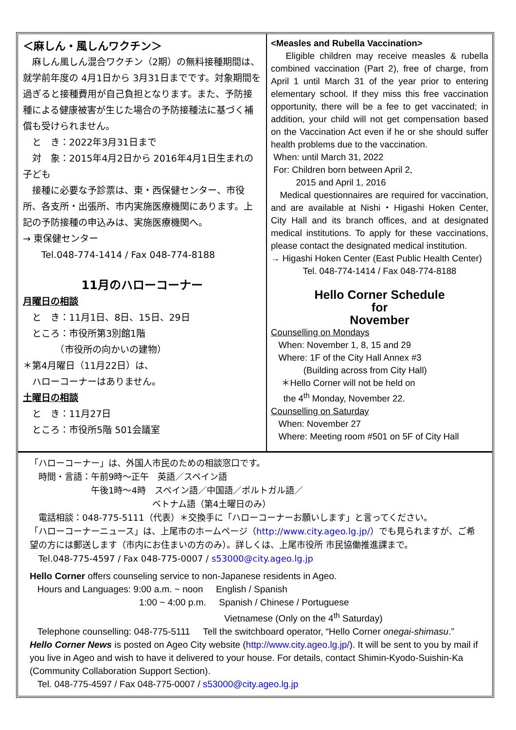＜麻しん・風しんワクチン＞
　麻しん風しん混合ワクチン（2期）の無料接種期間は、就学前年度の 4月1日から 3月31日までです。対象期間を過ぎると接種費用が自己負担となります。また、予防接種による健康被害が生じた場合の予防接種法に基づく補償も受けられません。
　と　き：2022年3月31日まで
　対　象：2015年4月2日から 2016年4月1日生まれの子ども
　接種に必要な予診票は、東・西保健センター、市役所、各支所・出張所、市内実施医療機関にあります。上記の予防接種の申込みは、実施医療機関へ。
→ 東保健センター
　　Tel.048-774-1414 / Fax 048-774-8188
11月のハローコーナー
月曜日の相談
　と　き：11月1日、8日、15日、29日
　ところ：市役所第3別館1階
　　　　（市役所の向かいの建物）
＊第4月曜日（11月22日）は、
　ハローコーナーはありません。
土曜日の相談
　と　き：11月27日
　ところ：市役所5階 501会議室
<Measles and Rubella Vaccination>
Eligible children may receive measles & rubella combined vaccination (Part 2), free of charge, from April 1 until March 31 of the year prior to entering elementary school. If they miss this free vaccination opportunity, there will be a fee to get vaccinated; in addition, your child will not get compensation based on the Vaccination Act even if he or she should suffer health problems due to the vaccination.
When: until March 31, 2022
For: Children born between April 2,
2015 and April 1, 2016
Medical questionnaires are required for vaccination, and are available at Nishi・Higashi Hoken Center, City Hall and its branch offices, and at designated medical institutions. To apply for these vaccinations, please contact the designated medical institution.
→ Higashi Hoken Center (East Public Health Center)
Tel. 048-774-1414 / Fax 048-774-8188
Hello Corner Schedule
for
November
Counselling on Mondays
When: November 1, 8, 15 and 29
Where: 1F of the City Hall Annex #3
(Building across from City Hall)
＊Hello Corner will not be held on
the 4<sup>th</sup> Monday, November 22.
Counselling on Saturday
When: November 27
Where: Meeting room #501 on 5F of City Hall
「ハローコーナー」は、外国人市民のための相談窓口です。
　時間・言語：午前9時～正午　英語／スペイン語
　　　　　　　午後1時～4時　スペイン語／中国語／ポルトガル語／
　　　　　　　　　　　　　　ベトナム語（第4土曜日のみ）
　電話相談：048-775-5111（代表）＊交換手に「ハローコーナーお願いします」と言ってください。
「ハローコーナーニュース」は、上尾市のホームページ（http://www.city.ageo.lg.jp/）でも見られますが、ご希望の方には郵送します（市内にお住まいの方のみ）。詳しくは、上尾市役所 市民協働推進課まで。
　Tel.048-775-4597 / Fax 048-775-0007 / s53000@city.ageo.lg.jp
Hello Corner offers counseling service to non-Japanese residents in Ageo.
Hours and Languages: 9:00 a.m. ~ noon English / Spanish
1:00 ~ 4:00 p.m. Spanish / Chinese / Portuguese
Vietnamese (Only on the 4<sup>th</sup> Saturday)
Telephone counselling: 048-775-5111 Tell the switchboard operator, “Hello Corner onegai-shimasu.”
Hello Corner News is posted on Ageo City website (http://www.city.ageo.lg.jp/). It will be sent to you by mail if you live in Ageo and wish to have it delivered to your house. For details, contact Shimin-Kyodo-Suishin-Ka (Community Collaboration Support Section).
Tel. 048-775-4597 / Fax 048-775-0007 / s53000@city.ageo.lg.jp